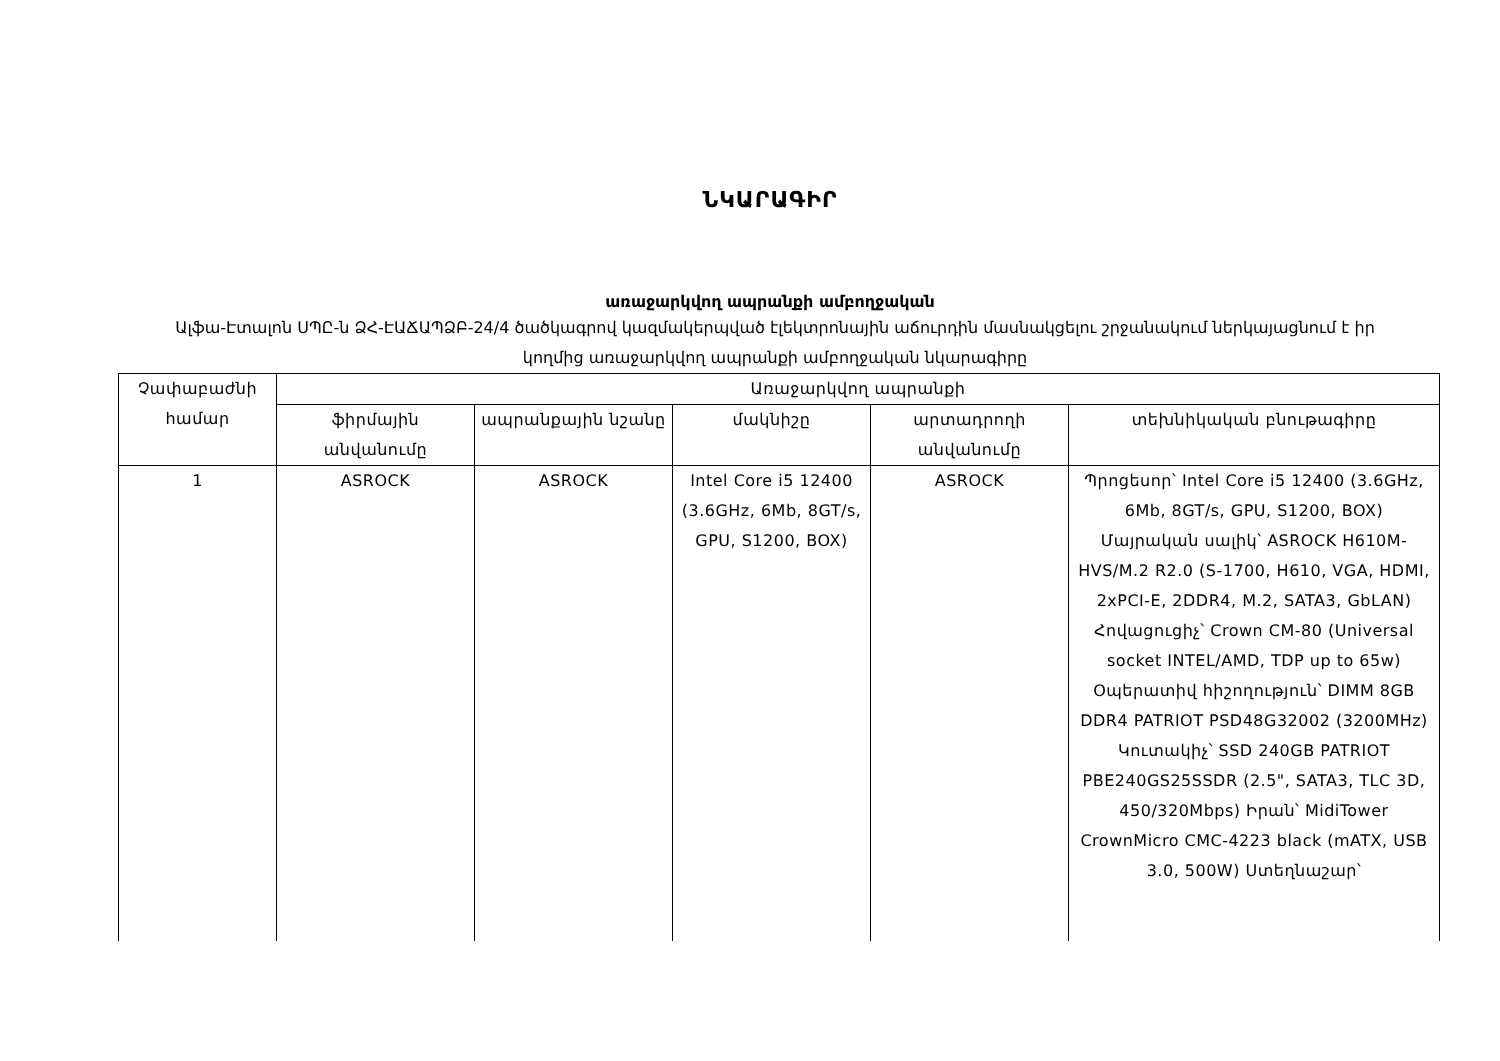ՆԿԱՐԱԳԻՐ
առաջարկվող ապրանքի ամբողջական
Ալֆա-Էտալոն ՍՊԸ-ն ՁՀ-ԷԱՃԱՊՁԲ-24/4 ծածկագրով կազմակերպված էլեկտրոնային աճուրդին մասնակցելու շրջանակում ներկայացնում է իր կողմից առաջարկվող ապրանքի ամբողջական նկարագիրը
| Չափաբաժնի համար | Առաջարկվող ապրանքի | | | | |
| --- | --- | --- | --- | --- | --- |
| | ֆիրմային անվանումը | ապրանքային նշանը | մակնիշը | արտադրողի անվանումը | տեխնիկական բնութագիրը |
| 1 | ASROCK | ASROCK | Intel Core i5 12400 (3.6GHz, 6Mb, 8GT/s, GPU, S1200, BOX) | ASROCK | Պրոցեսոր՝ Intel Core i5 12400 (3.6GHz, 6Mb, 8GT/s, GPU, S1200, BOX) Մայրական սալիկ՝ ASROCK H610M-HVS/M.2 R2.0 (S-1700, H610, VGA, HDMI, 2xPCI-E, 2DDR4, M.2, SATA3, GbLAN) Հովացուցիչ՝ Crown CM-80 (Universal socket INTEL/AMD, TDP up to 65w) Օպերատիվ հիշողություն՝ DIMM 8GB DDR4 PATRIOT PSD48G32002 (3200MHz) Կուտակիչ՝ SSD 240GB PATRIOT PBE240GS25SSDR (2.5", SATA3, TLC 3D, 450/320Mbps) Իրան՝ MidiTower CrownMicro CMC-4223 black (mATX, USB 3.0, 500W) Ստեղնաշար՝ |